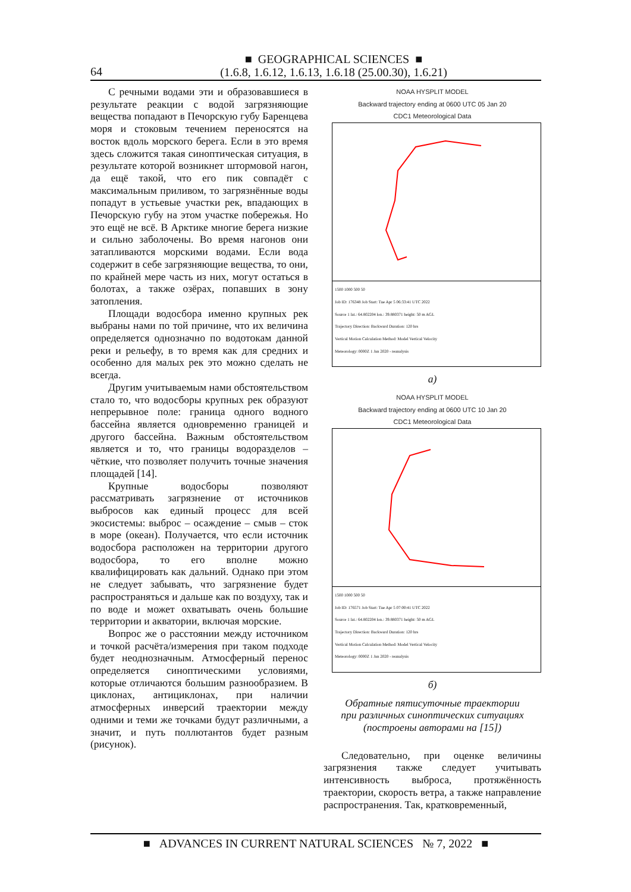64
■ GEOGRAPHICAL SCIENCES ■
(1.6.8, 1.6.12, 1.6.13, 1.6.18 (25.00.30), 1.6.21)
С речными водами эти и образовавшиеся в результате реакции с водой загрязняющие вещества попадают в Печорскую губу Баренцева моря и стоковым течением переносятся на восток вдоль морского берега. Если в это время здесь сложится такая синоптическая ситуация, в результате которой возникнет штормовой нагон, да ещё такой, что его пик совпадёт с максимальным приливом, то загрязнённые воды попадут в устьевые участки рек, впадающих в Печорскую губу на этом участке побережья. Но это ещё не всё. В Арктике многие берега низкие и сильно заболочены. Во время нагонов они затапливаются морскими водами. Если вода содержит в себе загрязняющие вещества, то они, по крайней мере часть из них, могут остаться в болотах, а также озёрах, попавших в зону затопления.
Площади водосбора именно крупных рек выбраны нами по той причине, что их величина определяется однозначно по водотокам данной реки и рельефу, в то время как для средних и особенно для малых рек это можно сделать не всегда.
Другим учитываемым нами обстоятельством стало то, что водосборы крупных рек образуют непрерывное поле: граница одного водного бассейна является одновременно границей и другого бассейна. Важным обстоятельством является и то, что границы водоразделов – чёткие, что позволяет получить точные значения площадей [14].
Крупные водосборы позволяют рассматривать загрязнение от источников выбросов как единый процесс для всей экосистемы: выброс – осаждение – смыв – сток в море (океан). Получается, что если источник водосбора расположен на территории другого водосбора, то его вполне можно квалифицировать как дальний. Однако при этом не следует забывать, что загрязнение будет распространяться и дальше как по воздуху, так и по воде и может охватывать очень большие территории и акватории, включая морские.
Вопрос же о расстоянии между источником и точкой расчёта/измерения при таком подходе будет неоднозначным. Атмосферный перенос определяется синоптическими условиями, которые отличаются большим разнообразием. В циклонах, антициклонах, при наличии атмосферных инверсий траектории между одними и теми же точками будут различными, а значит, и путь поллютантов будет разным (рисунок).
NOAA HYSPLIT MODEL
Backward trajectory ending at 0600 UTC 05 Jan 20
CDC1 Meteorological Data
1500 1000 500 50
Job ID: 176348 Job Start: Tue Apr 5 06:33:41 UTC 2022
Source 1 lat.: 64.802204 lon.: 39.880371 height: 50 m AGL
Trajectory Direction: Backward Duration: 120 hrs
Vertical Motion Calculation Method: Model Vertical Velocity
Meteorology: 0000Z 1 Jan 2020 - reanalysis
а)
NOAA HYSPLIT MODEL
Backward trajectory ending at 0600 UTC 10 Jan 20
CDC1 Meteorological Data
1500 1000 500 50
Job ID: 176571 Job Start: Tue Apr 5 07:00:41 UTC 2022
Source 1 lat.: 64.802204 lon.: 39.880371 height: 50 m AGL
Trajectory Direction: Backward Duration: 120 hrs
Vertical Motion Calculation Method: Model Vertical Velocity
Meteorology: 0000Z 1 Jan 2020 - reanalysis
б)
Обратные пятисуточные траектории
при различных синоптических ситуациях
(построены авторами на [15])
Следовательно, при оценке величины загрязнения также следует учитывать интенсивность выброса, протяжённость траектории, скорость ветра, а также направление распространения. Так, кратковременный,
■ ADVANCES IN CURRENT NATURAL SCIENCES № 7, 2022 ■